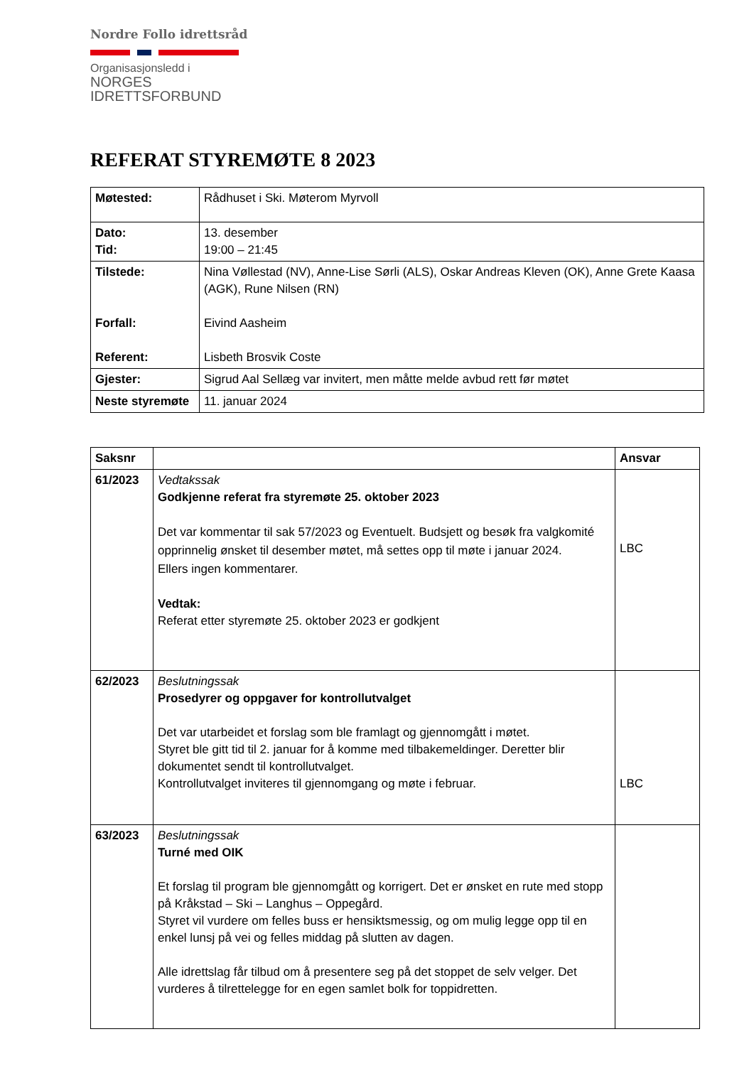Nordre Follo idrettsråd
Organisasjonsledd i
NORGES
IDRETTSFORBUND
REFERAT STYREMØTE 8 2023
| Møtested: | Rådhuset i Ski. Møterom Myrvoll |
| Dato: Tid: | 13. desember 19:00 – 21:45 |
| Tilstede: Forfall: Referent: | Nina Vøllestad (NV), Anne-Lise Sørli (ALS), Oskar Andreas Kleven (OK), Anne Grete Kaasa (AGK), Rune Nilsen (RN) Eivind Aasheim Lisbeth Brosvik Coste |
| Gjester: | Sigrud Aal Sellæg var invitert, men måtte melde avbud rett før møtet |
| Neste styremøte | 11. januar 2024 |
| Saksnr | | Ansvar |
| --- | --- | --- |
| 61/2023 | Vedtakssak Godkjenne referat fra styremøte 25. oktober 2023 Det var kommentar til sak 57/2023 og Eventuelt. Budsjett og besøk fra valgkomité opprinnelig ønsket til desember møtet, må settes opp til møte i januar 2024. Ellers ingen kommentarer. Vedtak: Referat etter styremøte 25. oktober 2023 er godkjent | LBC |
| 62/2023 | Beslutningssak Prosedyrer og oppgaver for kontrollutvalget Det var utarbeidet et forslag som ble framlagt og gjennomgått i møtet. Styret ble gitt tid til 2. januar for å komme med tilbakemeldinger. Deretter blir dokumentet sendt til kontrollutvalget. Kontrollutvalget inviteres til gjennomgang og møte i februar. | LBC |
| 63/2023 | Beslutningssak Turné med OIK Et forslag til program ble gjennomgått og korrigert. Det er ønsket en rute med stopp på Kråkstad – Ski – Langhus – Oppegård. Styret vil vurdere om felles buss er hensiktsmessig, og om mulig legge opp til en enkel lunsj på vei og felles middag på slutten av dagen. Alle idrettslag får tilbud om å presentere seg på det stoppet de selv velger. Det vurderes å tilrettelegge for en egen samlet bolk for toppidretten. | |